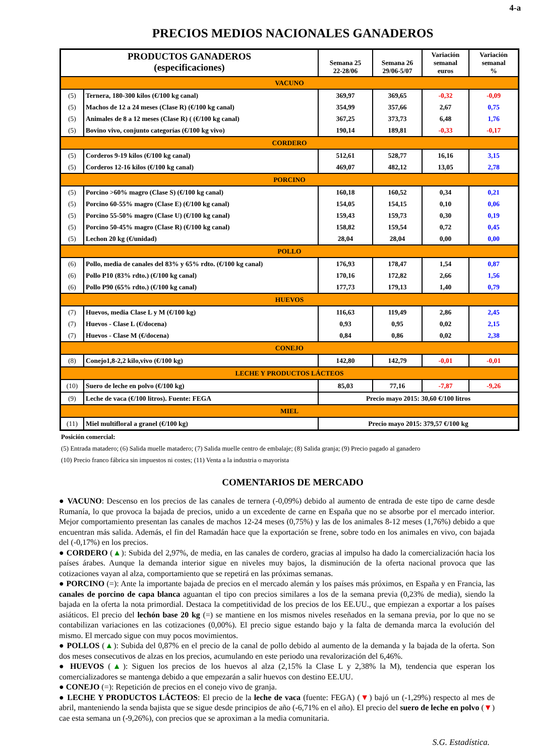4-a
PRECIOS MEDIOS NACIONALES GANADEROS
| PRODUCTOS GANADEROS (especificaciones) | | Semana 25 22-28/06 | Semana 26 29/06-5/07 | Variación semanal euros | Variación semanal % |
| --- | --- | --- | --- | --- | --- |
| VACUNO | | | | | |
| (5) | Ternera, 180-300 kilos (€/100 kg canal) | 369,97 | 369,65 | -0,32 | -0,09 |
| (5) | Machos de 12 a 24 meses (Clase R) (€/100 kg canal) | 354,99 | 357,66 | 2,67 | 0,75 |
| (5) | Animales de 8 a 12 meses (Clase R) ( (€/100 kg canal) | 367,25 | 373,73 | 6,48 | 1,76 |
| (5) | Bovino vivo, conjunto categorías (€/100 kg vivo) | 190,14 | 189,81 | -0,33 | -0,17 |
| CORDERO | | | | | |
| (5) | Corderos 9-19 kilos (€/100 kg canal) | 512,61 | 528,77 | 16,16 | 3,15 |
| (5) | Corderos 12-16 kilos (€/100 kg canal) | 469,07 | 482,12 | 13,05 | 2,78 |
| PORCINO | | | | | |
| (5) | Porcino >60% magro (Clase S) (€/100 kg canal) | 160,18 | 160,52 | 0,34 | 0,21 |
| (5) | Porcino 60-55% magro (Clase E) (€/100 kg canal) | 154,05 | 154,15 | 0,10 | 0,06 |
| (5) | Porcino 55-50% magro (Clase U) (€/100 kg canal) | 159,43 | 159,73 | 0,30 | 0,19 |
| (5) | Porcino 50-45% magro (Clase R) (€/100 kg canal) | 158,82 | 159,54 | 0,72 | 0,45 |
| (5) | Lechon 20 kg (€/unidad) | 28,04 | 28,04 | 0,00 | 0,00 |
| POLLO | | | | | |
| (6) | Pollo, media de canales del 83% y 65% rdto. (€/100 kg canal) | 176,93 | 178,47 | 1,54 | 0,87 |
| (6) | Pollo P10 (83% rdto.) (€/100 kg canal) | 170,16 | 172,82 | 2,66 | 1,56 |
| (6) | Pollo P90 (65% rdto.) (€/100 kg canal) | 177,73 | 179,13 | 1,40 | 0,79 |
| HUEVOS | | | | | |
| (7) | Huevos, media Clase L y M (€/100 kg) | 116,63 | 119,49 | 2,86 | 2,45 |
| (7) | Huevos - Clase L (€/docena) | 0,93 | 0,95 | 0,02 | 2,15 |
| (7) | Huevos - Clase M (€/docena) | 0,84 | 0,86 | 0,02 | 2,38 |
| CONEJO | | | | | |
| (8) | Conejo1,8-2,2 kilo,vivo (€/100 kg) | 142,80 | 142,79 | -0,01 | -0,01 |
| LECHE Y PRODUCTOS LÁCTEOS | | | | | |
| (10) | Suero de leche en polvo (€/100 kg) | 85,03 | 77,16 | -7,87 | -9,26 |
| (9) | Leche de vaca (€/100 litros). Fuente: FEGA | Precio mayo 2015: 30,60 €/100 litros | | | |
| MIEL | | | | | |
| (11) | Miel multifloral a granel (€/100 kg) | Precio mayo 2015: 379,57 €/100 kg | | | |
Posición comercial:
(5) Entrada matadero; (6) Salida muelle matadero; (7) Salida muelle centro de embalaje; (8) Salida granja; (9) Precio pagado al ganadero
(10) Precio franco fábrica sin impuestos ni costes; (11) Venta a la industria o mayorista
COMENTARIOS DE MERCADO
● VACUNO: Descenso en los precios de las canales de ternera (-0,09%) debido al aumento de entrada de este tipo de carne desde Rumanía, lo que provoca la bajada de precios, unido a un excedente de carne en España que no se absorbe por el mercado interior. Mejor comportamiento presentan las canales de machos 12-24 meses (0,75%) y las de los animales 8-12 meses (1,76%) debido a que encuentran más salida. Además, el fin del Ramadán hace que la exportación se frene, sobre todo en los animales en vivo, con bajada del (-0,17%) en los precios.
● CORDERO (▲): Subida del 2,97%, de media, en las canales de cordero, gracias al impulso ha dado la comercialización hacia los países árabes. Aunque la demanda interior sigue en niveles muy bajos, la disminución de la oferta nacional provoca que las cotizaciones vayan al alza, comportamiento que se repetirá en las próximas semanas.
● PORCINO (=): Ante la importante bajada de precios en el mercado alemán y los países más próximos, en España y en Francia, las canales de porcino de capa blanca aguantan el tipo con precios similares a los de la semana previa (0,23% de media), siendo la bajada en la oferta la nota primordial. Destaca la competitividad de los precios de los EE.UU., que empiezan a exportar a los países asiáticos. El precio del lechón base 20 kg (=) se mantiene en los mismos niveles reseñados en la semana previa, por lo que no se contabilizan variaciones en las cotizaciones (0,00%). El precio sigue estando bajo y la falta de demanda marca la evolución del mismo. El mercado sigue con muy pocos movimientos.
● POLLOS (▲): Subida del 0,87% en el precio de la canal de pollo debido al aumento de la demanda y la bajada de la oferta. Son dos meses consecutivos de alzas en los precios, acumulando en este periodo una revalorización del 6,46%.
● HUEVOS (▲): Siguen los precios de los huevos al alza (2,15% la Clase L y 2,38% la M), tendencia que esperan los comercializadores se mantenga debido a que empezarán a salir huevos con destino EE.UU.
● CONEJO (=): Repetición de precios en el conejo vivo de granja.
● LECHE Y PRODUCTOS LÁCTEOS: El precio de la leche de vaca (fuente: FEGA) (▼) bajó un (-1,29%) respecto al mes de abril, manteniendo la senda bajista que se sigue desde principios de año (-6,71% en el año). El precio del suero de leche en polvo (▼) cae esta semana un (-9,26%), con precios que se aproximan a la media comunitaria.
S.G. Estadística.